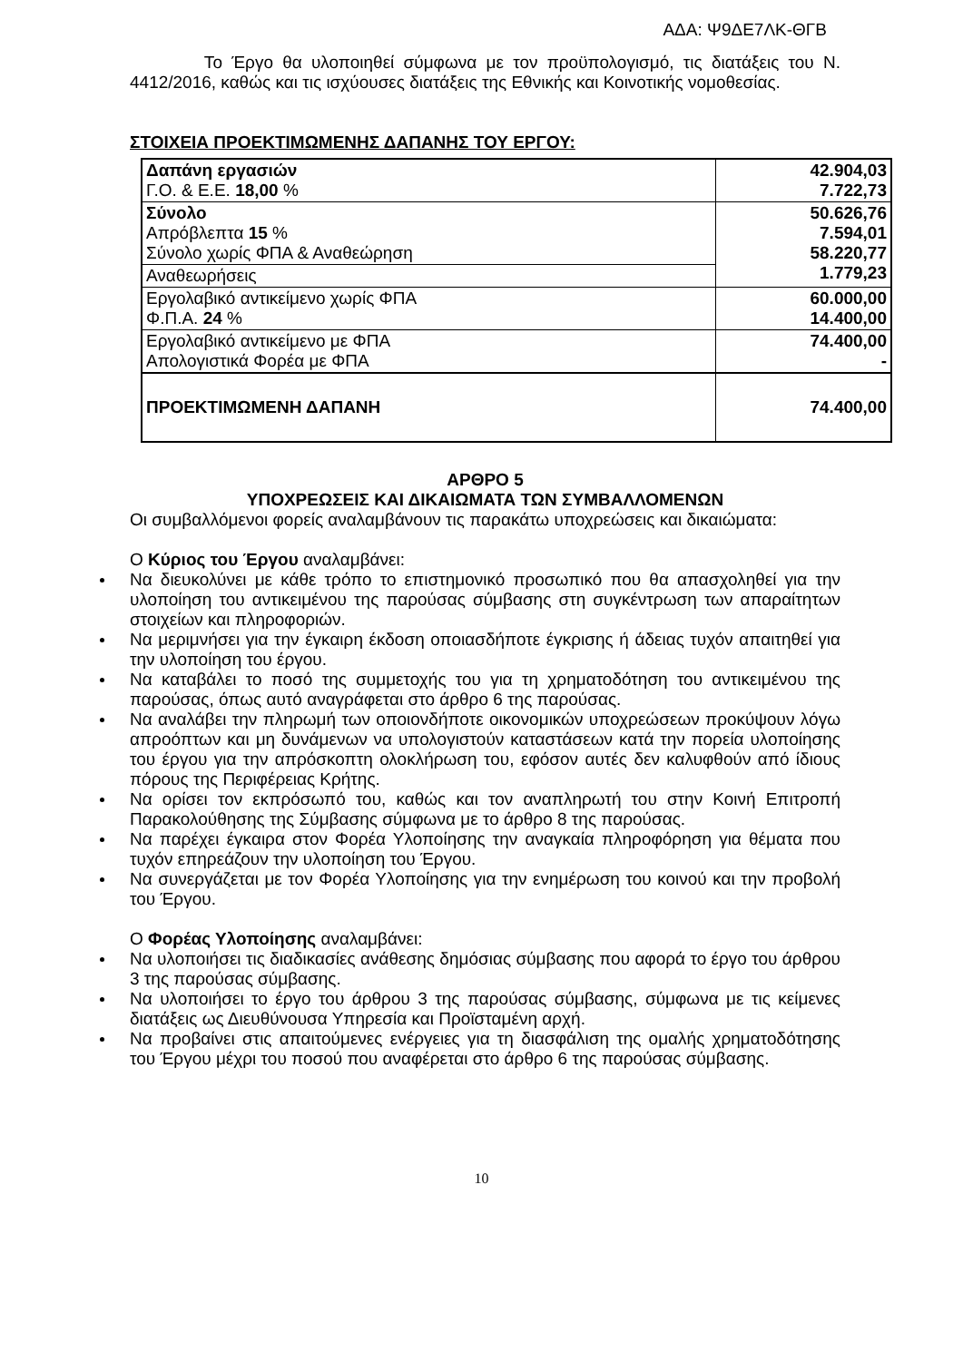ΑΔΑ: Ψ9ΔΕ7ΛΚ-ΘΓΒ
Το Έργο θα υλοποιηθεί σύμφωνα με τον προϋπολογισμό, τις διατάξεις του Ν. 4412/2016, καθώς και τις ισχύουσες διατάξεις της Εθνικής και Κοινοτικής νομοθεσίας.
ΣΤΟΙΧΕΙΑ ΠΡΟΕΚΤΙΜΩΜΕΝΗΣ ΔΑΠΑΝΗΣ ΤΟΥ ΕΡΓΟΥ:
| Δαπάνη εργασιών Γ.Ο. & Ε.Ε. 18,00 % | 42.904,03 7.722,73 |
| Σύνολο Απρόβλεπτα 15 % Σύνολο χωρίς ΦΠΑ & Αναθεώρηση | 50.626,76 7.594,01 58.220,77 1.779,23 |
| Αναθεωρήσεις | |
| Εργολαβικό αντικείμενο χωρίς ΦΠΑ Φ.Π.Α. 24 % | 60.000,00 14.400,00 |
| Εργολαβικό αντικείμενο με ΦΠΑ Απολογιστικά Φορέα με ΦΠΑ | 74.400,00 - |
| ΠΡΟΕΚΤΙΜΩΜΕΝΗ ΔΑΠΑΝΗ | 74.400,00 |
ΑΡΘΡΟ 5
ΥΠΟΧΡΕΩΣΕΙΣ ΚΑΙ ΔΙΚΑΙΩΜΑΤΑ ΤΩΝ ΣΥΜΒΑΛΛΟΜΕΝΩΝ
Οι συμβαλλόμενοι φορείς αναλαμβάνουν τις παρακάτω υποχρεώσεις και δικαιώματα:
Ο Κύριος του Έργου αναλαμβάνει:
Να διευκολύνει με κάθε τρόπο το επιστημονικό προσωπικό που θα απασχοληθεί για την υλοποίηση του αντικειμένου της παρούσας σύμβασης στη συγκέντρωση των απαραίτητων στοιχείων και πληροφοριών.
Να μεριμνήσει για την έγκαιρη έκδοση οποιασδήποτε έγκρισης ή άδειας τυχόν απαιτηθεί για την υλοποίηση του έργου.
Να καταβάλει το ποσό της συμμετοχής του για τη χρηματοδότηση του αντικειμένου της παρούσας, όπως αυτό αναγράφεται στο άρθρο 6 της παρούσας.
Να αναλάβει την πληρωμή των οποιονδήποτε οικονομικών υποχρεώσεων προκύψουν λόγω απροόπτων και μη δυνάμενων να υπολογιστούν καταστάσεων κατά την πορεία υλοποίησης του έργου για την απρόσκοπτη ολοκλήρωση του, εφόσον αυτές δεν καλυφθούν από ίδιους πόρους της Περιφέρειας Κρήτης.
Να ορίσει τον εκπρόσωπό του, καθώς και τον αναπληρωτή του στην Κοινή Επιτροπή Παρακολούθησης της Σύμβασης σύμφωνα με το άρθρο 8 της παρούσας.
Να παρέχει έγκαιρα στον Φορέα Υλοποίησης την αναγκαία πληροφόρηση για θέματα που τυχόν επηρεάζουν την υλοποίηση του Έργου.
Να συνεργάζεται με τον Φορέα Υλοποίησης για την ενημέρωση του κοινού και την προβολή του Έργου.
Ο Φορέας Υλοποίησης αναλαμβάνει:
Να υλοποιήσει τις διαδικασίες ανάθεσης δημόσιας σύμβασης που αφορά το έργο του άρθρου 3 της παρούσας σύμβασης.
Να υλοποιήσει το έργο του άρθρου 3 της παρούσας σύμβασης, σύμφωνα με τις κείμενες διατάξεις ως Διευθύνουσα Υπηρεσία και Προϊσταμένη αρχή.
Να προβαίνει στις απαιτούμενες ενέργειες για τη διασφάλιση της ομαλής χρηματοδότησης του Έργου μέχρι του ποσού που αναφέρεται στο άρθρο 6 της παρούσας σύμβασης.
10